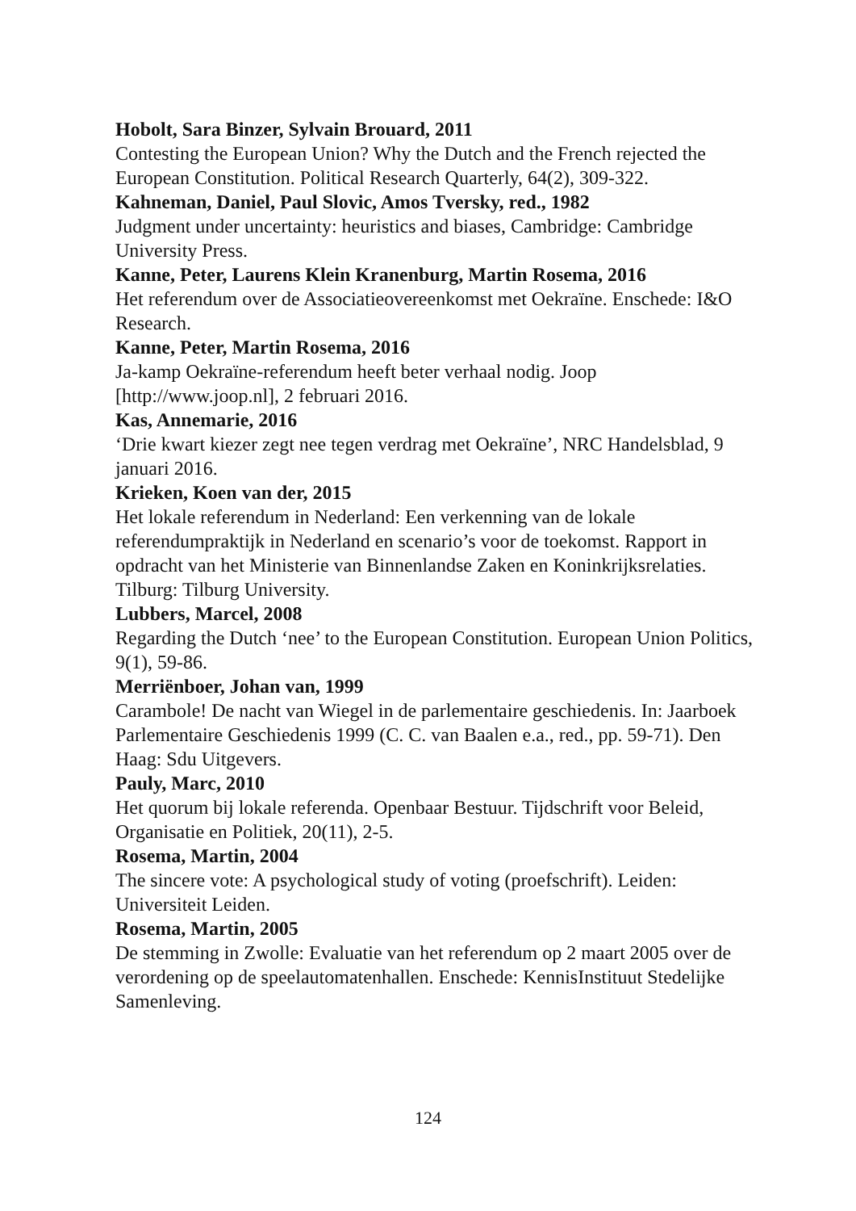Hobolt, Sara Binzer, Sylvain Brouard, 2011
Contesting the European Union? Why the Dutch and the French rejected the European Constitution. Political Research Quarterly, 64(2), 309-322.
Kahneman, Daniel, Paul Slovic, Amos Tversky, red., 1982
Judgment under uncertainty: heuristics and biases, Cambridge: Cambridge University Press.
Kanne, Peter, Laurens Klein Kranenburg, Martin Rosema, 2016
Het referendum over de Associatieovereenkomst met Oekraïne. Enschede: I&O Research.
Kanne, Peter, Martin Rosema, 2016
Ja-kamp Oekraïne-referendum heeft beter verhaal nodig. Joop [http://www.joop.nl], 2 februari 2016.
Kas, Annemarie, 2016
‘Drie kwart kiezer zegt nee tegen verdrag met Oekraïne’, NRC Handelsblad, 9 januari 2016.
Krieken, Koen van der, 2015
Het lokale referendum in Nederland: Een verkenning van de lokale referendumpraktijk in Nederland en scenario’s voor de toekomst. Rapport in opdracht van het Ministerie van Binnenlandse Zaken en Koninkrijksrelaties. Tilburg: Tilburg University.
Lubbers, Marcel, 2008
Regarding the Dutch ‘nee’ to the European Constitution. European Union Politics, 9(1), 59-86.
Merriënboer, Johan van, 1999
Carambole! De nacht van Wiegel in de parlementaire geschiedenis. In: Jaarboek Parlementaire Geschiedenis 1999 (C. C. van Baalen e.a., red., pp. 59-71). Den Haag: Sdu Uitgevers.
Pauly, Marc, 2010
Het quorum bij lokale referenda. Openbaar Bestuur. Tijdschrift voor Beleid, Organisatie en Politiek, 20(11), 2-5.
Rosema, Martin, 2004
The sincere vote: A psychological study of voting (proefschrift). Leiden: Universiteit Leiden.
Rosema, Martin, 2005
De stemming in Zwolle: Evaluatie van het referendum op 2 maart 2005 over de verordening op de speelautomatenhallen. Enschede: KennisInstituut Stedelijke Samenleving.
124